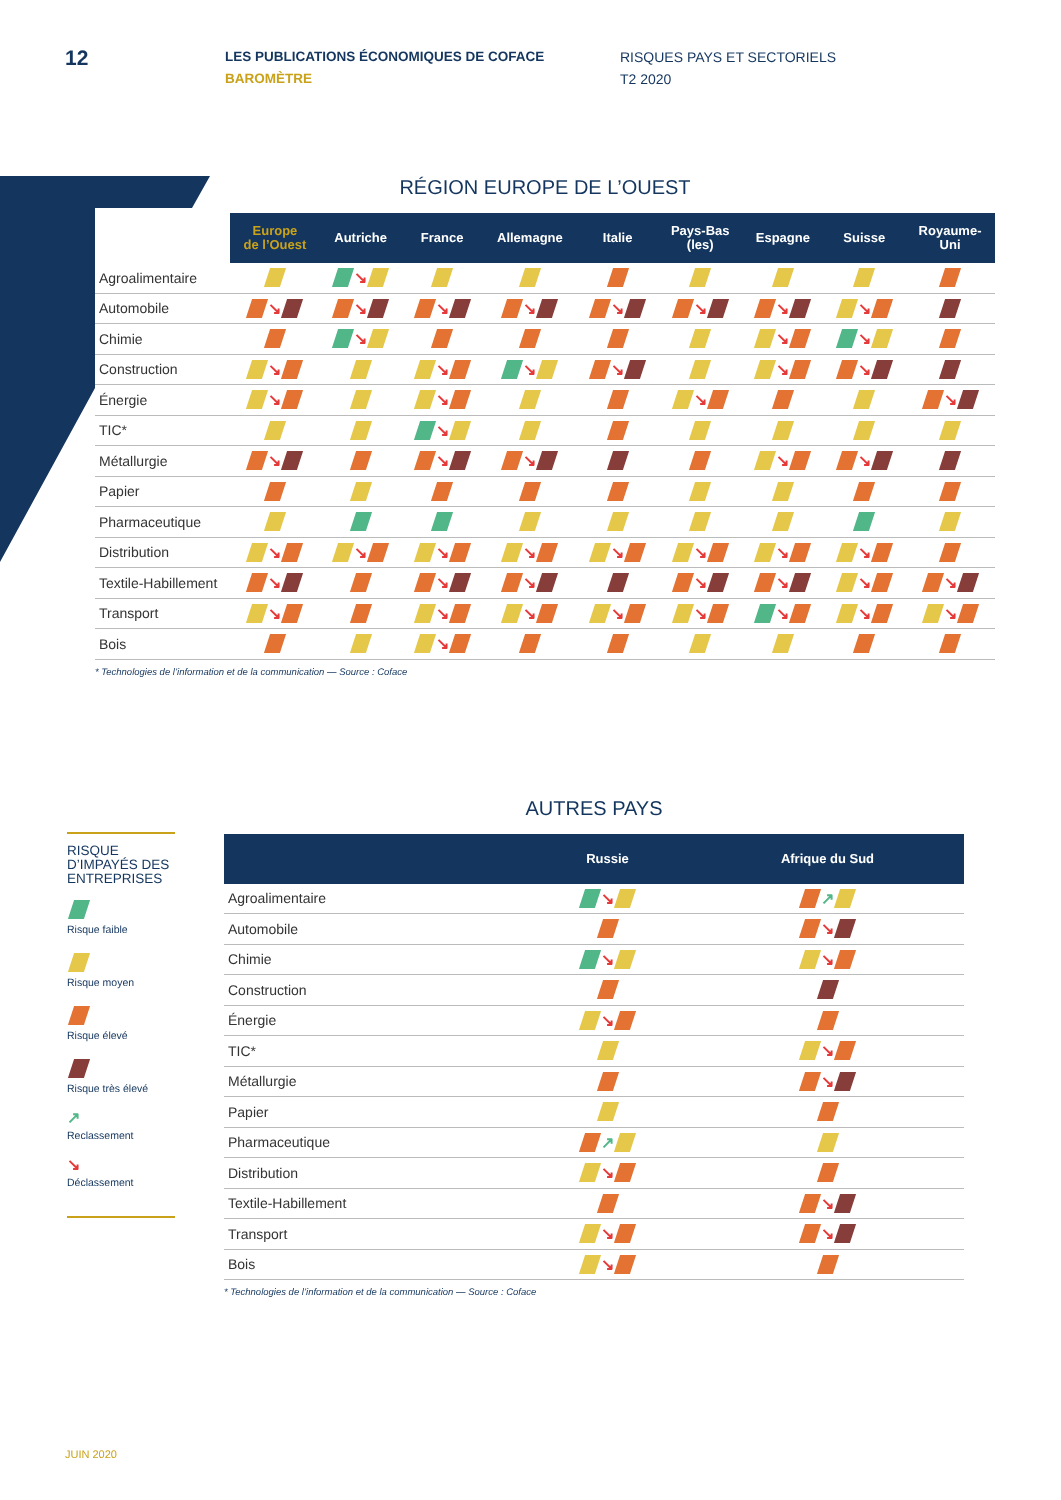12
LES PUBLICATIONS ÉCONOMIQUES DE COFACE
BAROMÈTRE
RISQUES PAYS ET SECTORIELS
T2 2020
RÉGION EUROPE DE L’OUEST
| | Europe de l’Ouest | Autriche | France | Allemagne | Italie | Pays-Bas (les) | Espagne | Suisse | Royaume- Uni |
| --- | --- | --- | --- | --- | --- | --- | --- | --- | --- |
| Agroalimentaire | | ↘ | | | | | | | |
| Automobile | ↘ | ↘ | ↘ | ↘ | ↘ | ↘ | ↘ | ↘ | |
| Chimie | | ↘ | | | | | ↘ | ↘ | |
| Construction | ↘ | | ↘ | ↘ | ↘ | | ↘ | ↘ | |
| Énergie | ↘ | | ↘ | | | ↘ | | | ↘ |
| TIC* | | | ↘ | | | | | | |
| Métallurgie | ↘ | | ↘ | ↘ | | | ↘ | ↘ | |
| Papier | | | | | | | | | |
| Pharmaceutique | | | | | | | | | |
| Distribution | ↘ | ↘ | ↘ | ↘ | ↘ | ↘ | ↘ | ↘ | |
| Textile-Habillement | ↘ | | ↘ | ↘ | | ↘ | ↘ | ↘ | ↘ |
| Transport | ↘ | | ↘ | ↘ | ↘ | ↘ | ↘ | ↘ | ↘ |
| Bois | | | ↘ | | | | | | |
* Technologies de l’information et de la communication — Source : Coface
AUTRES PAYS
RISQUE D’IMPAYÉS DES ENTREPRISES
Risque faible
Risque moyen
Risque élevé
Risque très élevé
↗
Reclassement
↘
Déclassement
| | Russie | Afrique du Sud |
| --- | --- | --- |
| Agroalimentaire | ↘ | ↗ |
| Automobile | | ↘ |
| Chimie | ↘ | ↘ |
| Construction | | |
| Énergie | ↘ | |
| TIC* | | ↘ |
| Métallurgie | | ↘ |
| Papier | | |
| Pharmaceutique | ↗ | |
| Distribution | ↘ | |
| Textile-Habillement | | ↘ |
| Transport | ↘ | ↘ |
| Bois | ↘ | |
* Technologies de l’information et de la communication — Source : Coface
JUIN 2020